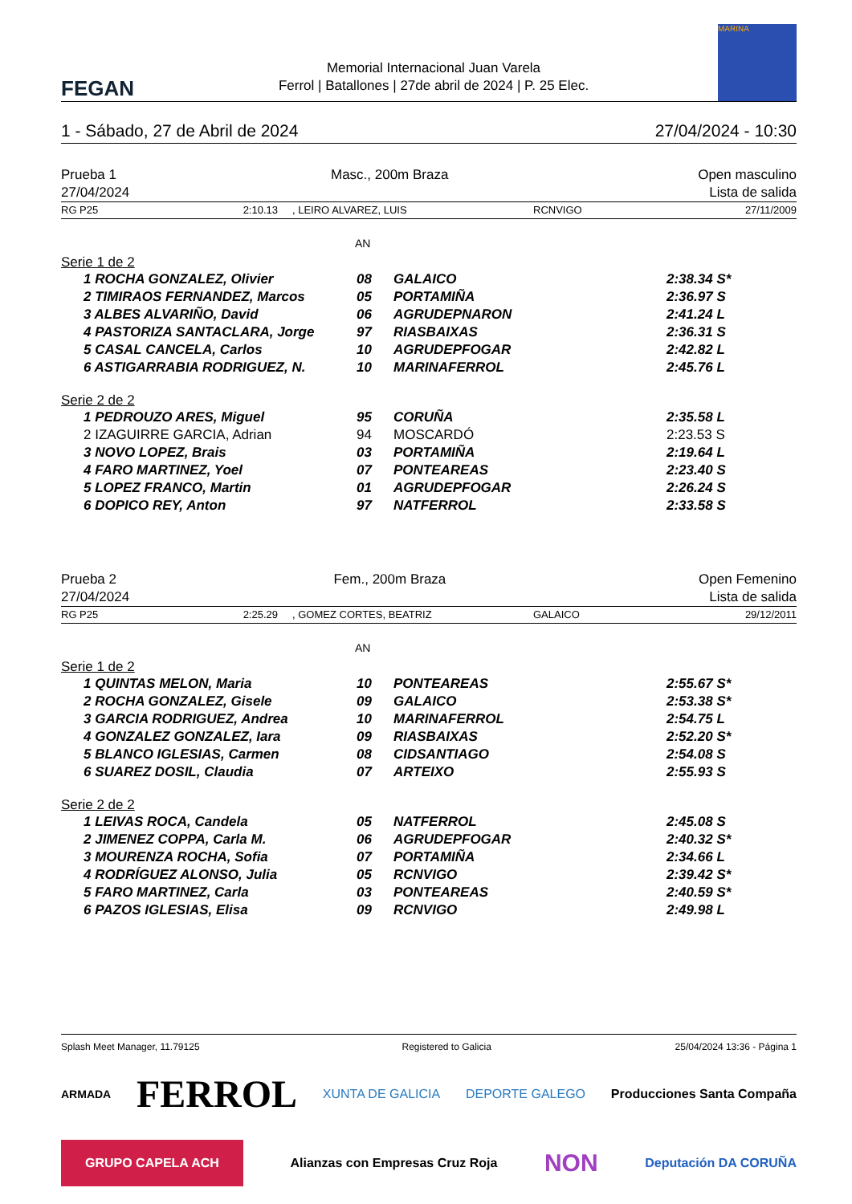FEGAN
Memorial Internacional Juan Varela
Ferrol | Batallones | 27de abril de 2024 | P. 25 Elec.
MARINA
| 1 - Sábado, 27 de Abril de 2024 | 27/04/2024 - 10:30 |
| Prueba 1 | Masc., 200m Braza | Open masculino |
| 27/04/2024 | | Lista de salida |
| RG P25 2:10.13 | , LEIRO ALVAREZ, LUIS | RCNVIGO | 27/11/2009 |
AN
Serie 1 de 2
| 1 ROCHA GONZALEZ, Olivier | 08 | GALAICO | 2:38.34 S* |
| 2 TIMIRAOS FERNANDEZ, Marcos | 05 | PORTAMIÑA | 2:36.97 S |
| 3 ALBES ALVARIÑO, David | 06 | AGRUDEPNARON | 2:41.24 L |
| 4 PASTORIZA SANTACLARA, Jorge | 97 | RIASBAIXAS | 2:36.31 S |
| 5 CASAL CANCELA, Carlos | 10 | AGRUDEPFOGAR | 2:42.82 L |
| 6 ASTIGARRABIA RODRIGUEZ, N. | 10 | MARINAFERROL | 2:45.76 L |
Serie 2 de 2
| 1 PEDROUZO ARES, Miguel | 95 | CORUÑA | 2:35.58 L |
| 2 IZAGUIRRE GARCIA, Adrian | 94 | MOSCARDÓ | 2:23.53 S |
| 3 NOVO LOPEZ, Brais | 03 | PORTAMIÑA | 2:19.64 L |
| 4 FARO MARTINEZ, Yoel | 07 | PONTEAREAS | 2:23.40 S |
| 5 LOPEZ FRANCO, Martin | 01 | AGRUDEPFOGAR | 2:26.24 S |
| 6 DOPICO REY, Anton | 97 | NATFERROL | 2:33.58 S |
| Prueba 2 | Fem., 200m Braza | Open Femenino |
| 27/04/2024 | | Lista de salida |
| RG P25 2:25.29 | , GOMEZ CORTES, BEATRIZ | GALAICO | 29/12/2011 |
AN
Serie 1 de 2
| 1 QUINTAS MELON, Maria | 10 | PONTEAREAS | 2:55.67 S* |
| 2 ROCHA GONZALEZ, Gisele | 09 | GALAICO | 2:53.38 S* |
| 3 GARCIA RODRIGUEZ, Andrea | 10 | MARINAFERROL | 2:54.75 L |
| 4 GONZALEZ GONZALEZ, Iara | 09 | RIASBAIXAS | 2:52.20 S* |
| 5 BLANCO IGLESIAS, Carmen | 08 | CIDSANTIAGO | 2:54.08 S |
| 6 SUAREZ DOSIL, Claudia | 07 | ARTEIXO | 2:55.93 S |
Serie 2 de 2
| 1 LEIVAS ROCA, Candela | 05 | NATFERROL | 2:45.08 S |
| 2 JIMENEZ COPPA, Carla M. | 06 | AGRUDEPFOGAR | 2:40.32 S* |
| 3 MOURENZA ROCHA, Sofia | 07 | PORTAMIÑA | 2:34.66 L |
| 4 RODRÍGUEZ ALONSO, Julia | 05 | RCNVIGO | 2:39.42 S* |
| 5 FARO MARTINEZ, Carla | 03 | PONTEAREAS | 2:40.59 S* |
| 6 PAZOS IGLESIAS, Elisa | 09 | RCNVIGO | 2:49.98 L |
| Splash Meet Manager, 11.79125 | Registered to Galicia | 25/04/2024 13:36 - Página 1 |
ARMADA FERROL XUNTA DE GALICIA DEPORTE GALEGO Producciones Santa Compaña GRUPO CAPELA ACH Alianzas con Empresas Cruz Roja NON Deputación DA CORUÑA